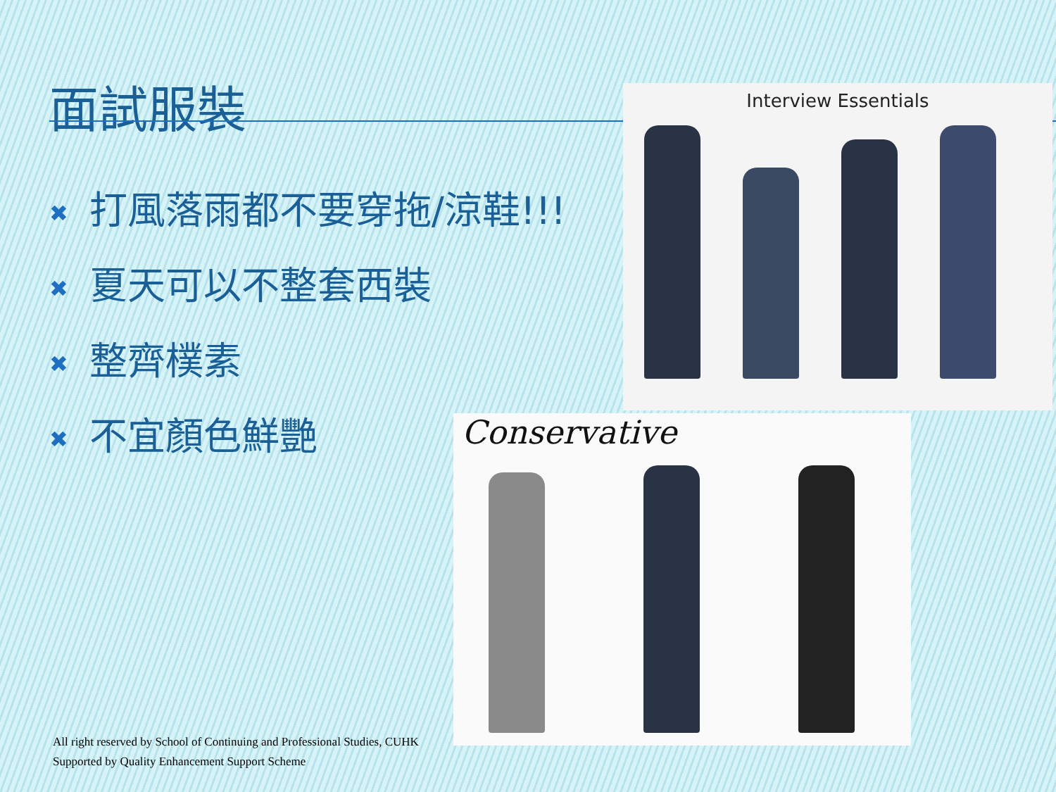面試服裝
✖ 打風落雨都不要穿拖/涼鞋!!!
✖ 夏天可以不整套西裝
✖ 整齊樸素
✖ 不宜顏色鮮艷
Interview Essentials
Conservative
All right reserved by School of Continuing and Professional Studies, CUHK
Supported by Quality Enhancement Support Scheme